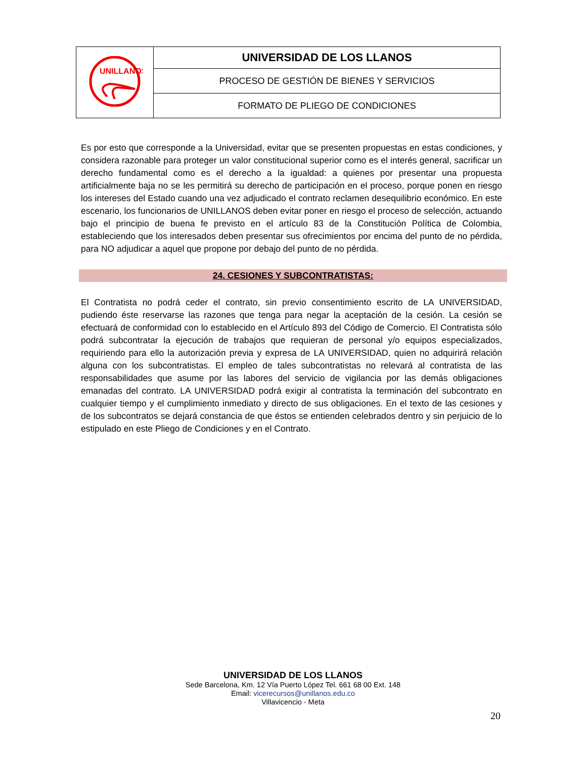| UNILLANOS | UNIVERSIDAD DE LOS LLANOS |
| | PROCESO DE GESTIÓN DE BIENES Y SERVICIOS |
| | FORMATO DE PLIEGO DE CONDICIONES |
Es por esto que corresponde a la Universidad, evitar que se presenten propuestas en estas condiciones, y considera razonable para proteger un valor constitucional superior como es el interés general, sacrificar un derecho fundamental como es el derecho a la igualdad: a quienes por presentar una propuesta artificialmente baja no se les permitirá su derecho de participación en el proceso, porque ponen en riesgo los intereses del Estado cuando una vez adjudicado el contrato reclamen desequilibrio económico. En este escenario, los funcionarios de UNILLANOS deben evitar poner en riesgo el proceso de selección, actuando bajo el principio de buena fe previsto en el artículo 83 de la Constitución Política de Colombia, estableciendo que los interesados deben presentar sus ofrecimientos por encima del punto de no pérdida, para NO adjudicar a aquel que propone por debajo del punto de no pérdida.
24. CESIONES Y SUBCONTRATISTAS:
El Contratista no podrá ceder el contrato, sin previo consentimiento escrito de LA UNIVERSIDAD, pudiendo éste reservarse las razones que tenga para negar la aceptación de la cesión. La cesión se efectuará de conformidad con lo establecido en el Artículo 893 del Código de Comercio. El Contratista sólo podrá subcontratar la ejecución de trabajos que requieran de personal y/o equipos especializados, requiriendo para ello la autorización previa y expresa de LA UNIVERSIDAD, quien no adquirirá relación alguna con los subcontratistas. El empleo de tales subcontratistas no relevará al contratista de las responsabilidades que asume por las labores del servicio de vigilancia por las demás obligaciones emanadas del contrato. LA UNIVERSIDAD podrá exigir al contratista la terminación del subcontrato en cualquier tiempo y el cumplimiento inmediato y directo de sus obligaciones. En el texto de las cesiones y de los subcontratos se dejará constancia de que éstos se entienden celebrados dentro y sin perjuicio de lo estipulado en este Pliego de Condiciones y en el Contrato.
UNIVERSIDAD DE LOS LLANOS
Sede Barcelona, Km. 12 Vía Puerto López Tel. 661 68 00 Ext. 148
Email: vicerecursos@unillanos.edu.co
Villavicencio - Meta
20